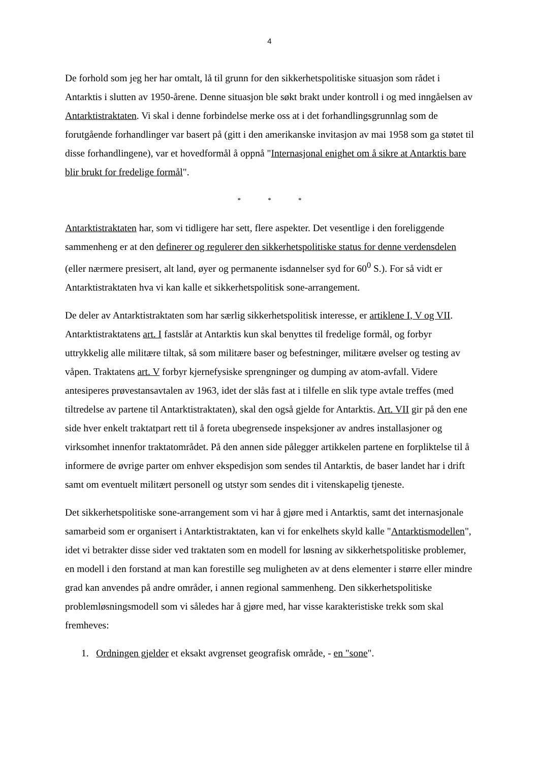4
De forhold som jeg her har omtalt, lå til grunn for den sikkerhetspolitiske situasjon som rådet i Antarktis i slutten av 1950-årene. Denne situasjon ble søkt brakt under kontroll i og med inngåelsen av Antarktistraktaten. Vi skal i denne forbindelse merke oss at i det forhandlingsgrunnlag som de forutgående forhandlinger var basert på (gitt i den amerikanske invitasjon av mai 1958 som ga støtet til disse forhandlingene), var et hovedformål å oppnå "Internasjonal enighet om å sikre at Antarktis bare blir brukt for fredelige formål".
* * *
Antarktistraktaten har, som vi tidligere har sett, flere aspekter. Det vesentlige i den foreliggende sammenheng er at den definerer og regulerer den sikkerhetspolitiske status for denne verdensdelen (eller nærmere presisert, alt land, øyer og permanente isdannelser syd for 60<sup>0</sup> S.). For så vidt er Antarktistraktaten hva vi kan kalle et sikkerhetspolitisk sone-arrangement.
De deler av Antarktistraktaten som har særlig sikkerhetspolitisk interesse, er artiklene I, V og VII. Antarktistraktatens art. I fastslår at Antarktis kun skal benyttes til fredelige formål, og forbyr uttrykkelig alle militære tiltak, så som militære baser og befestninger, militære øvelser og testing av våpen. Traktatens art. V forbyr kjernefysiske sprengninger og dumping av atom-avfall. Videre antesiperes prøvestansavtalen av 1963, idet der slås fast at i tilfelle en slik type avtale treffes (med tiltredelse av partene til Antarktistraktaten), skal den også gjelde for Antarktis. Art. VII gir på den ene side hver enkelt traktatpart rett til å foreta ubegrensede inspeksjoner av andres installasjoner og virksomhet innenfor traktatområdet. På den annen side pålegger artikkelen partene en forpliktelse til å informere de øvrige parter om enhver ekspedisjon som sendes til Antarktis, de baser landet har i drift samt om eventuelt militært personell og utstyr som sendes dit i vitenskapelig tjeneste.
Det sikkerhetspolitiske sone-arrangement som vi har å gjøre med i Antarktis, samt det internasjonale samarbeid som er organisert i Antarktistraktaten, kan vi for enkelhets skyld kalle "Antarktismodellen", idet vi betrakter disse sider ved traktaten som en modell for løsning av sikkerhetspolitiske problemer, en modell i den forstand at man kan forestille seg muligheten av at dens elementer i større eller mindre grad kan anvendes på andre områder, i annen regional sammenheng. Den sikkerhetspolitiske problemløsningsmodell som vi således har å gjøre med, har visse karakteristiske trekk som skal fremheves:
1. Ordningen gjelder et eksakt avgrenset geografisk område, - en "sone".